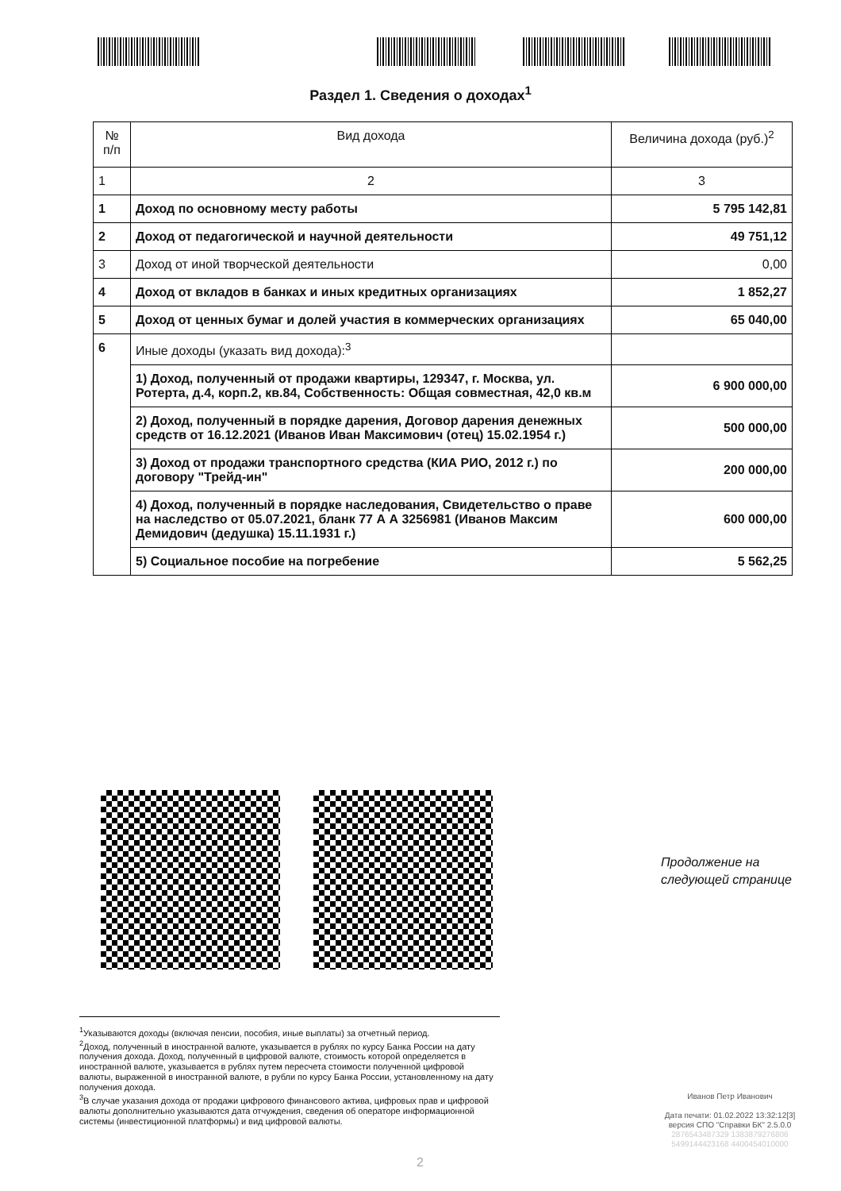Раздел 1. Сведения о доходах<sup>1</sup>
| № п/п | Вид дохода | Величина дохода (руб.)<sup>2</sup> |
| --- | --- | --- |
| 1 | 2 | 3 |
| 1 | Доход по основному месту работы | 5 795 142,81 |
| 2 | Доход от педагогической и научной деятельности | 49 751,12 |
| 3 | Доход от иной творческой деятельности | 0,00 |
| 4 | Доход от вкладов в банках и иных кредитных организациях | 1 852,27 |
| 5 | Доход от ценных бумаг и долей участия в коммерческих организациях | 65 040,00 |
| 6 | Иные доходы (указать вид дохода):<sup>3</sup> | |
| | 1) Доход, полученный от продажи квартиры, 129347, г. Москва, ул. Ротерта, д.4, корп.2, кв.84, Собственность: Общая совместная, 42,0 кв.м | 6 900 000,00 |
| | 2) Доход, полученный в порядке дарения, Договор дарения денежных средств от 16.12.2021 (Иванов Иван Максимович (отец) 15.02.1954 г.) | 500 000,00 |
| | 3) Доход от продажи транспортного средства (КИА РИО, 2012 г.) по договору "Трейд-ин" | 200 000,00 |
| | 4) Доход, полученный в порядке наследования, Свидетельство о праве на наследство от 05.07.2021, бланк 77 А А 3256981 (Иванов Максим Демидович (дедушка) 15.11.1931 г.) | 600 000,00 |
| | 5) Социальное пособие на погребение | 5 562,25 |
Продолжение на
следующей странице
<sup>1</sup> Указываются доходы (включая пенсии, пособия, иные выплаты) за отчетный период.
<sup>2</sup> Доход, полученный в иностранной валюте, указывается в рублях по курсу Банка России на дату получения дохода. Доход, полученный в цифровой валюте, стоимость которой определяется в иностранной валюте, указывается в рублях путем пересчета стоимости полученной цифровой валюты, выраженной в иностранной валюте, в рубли по курсу Банка России, установленному на дату получения дохода.
<sup>3</sup> В случае указания дохода от продажи цифрового финансового актива, цифровых прав и цифровой валюты дополнительно указываются дата отчуждения, сведения об операторе информационной системы (инвестиционной платформы) и вид цифровой валюты.
Иванов Петр Иванович
Дата печати: 01.02.2022 13:32:12[3]
версия СПО "Справки БК" 2.5.0.0
2876543487329 1383879276806
5499144423168 4400454010000
2